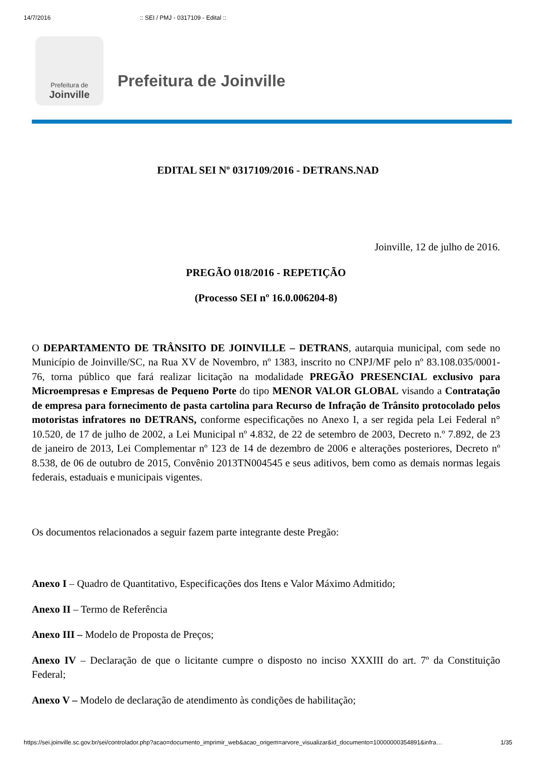14/7/2016:: SEI / PMJ - 0317109 - Edital ::
Prefeitura de
Joinville
Prefeitura de Joinville
EDITAL SEI Nº 0317109/2016 - DETRANS.NAD
Joinville, 12 de julho de 2016.
PREGÃO 018/2016 - REPETIÇÃO
(Processo SEI nº 16.0.006204-8)
O DEPARTAMENTO DE TRÂNSITO DE JOINVILLE – DETRANS, autarquia municipal, com sede no Município de Joinville/SC, na Rua XV de Novembro, nº 1383, inscrito no CNPJ/MF pelo nº 83.108.035/0001-76, torna público que fará realizar licitação na modalidade PREGÃO PRESENCIAL exclusivo para Microempresas e Empresas de Pequeno Porte do tipo MENOR VALOR GLOBAL visando a Contratação de empresa para fornecimento de pasta cartolina para Recurso de Infração de Trânsito protocolado pelos motoristas infratores no DETRANS, conforme especificações no Anexo I, a ser regida pela Lei Federal n° 10.520, de 17 de julho de 2002, a Lei Municipal nº 4.832, de 22 de setembro de 2003, Decreto n.º 7.892, de 23 de janeiro de 2013, Lei Complementar nº 123 de 14 de dezembro de 2006 e alterações posteriores, Decreto nº 8.538, de 06 de outubro de 2015, Convênio 2013TN004545 e seus aditivos, bem como as demais normas legais federais, estaduais e municipais vigentes.
Os documentos relacionados a seguir fazem parte integrante deste Pregão:
Anexo I – Quadro de Quantitativo, Especificações dos Itens e Valor Máximo Admitido;
Anexo II – Termo de Referência
Anexo III – Modelo de Proposta de Preços;
Anexo IV – Declaração de que o licitante cumpre o disposto no inciso XXXIII do art. 7º da Constituição Federal;
Anexo V – Modelo de declaração de atendimento às condições de habilitação;
https://sei.joinville.sc.gov.br/sei/controlador.php?acao=documento_imprimir_web&acao_origem=arvore_visualizar&id_documento=10000000354891&infra… 1/35